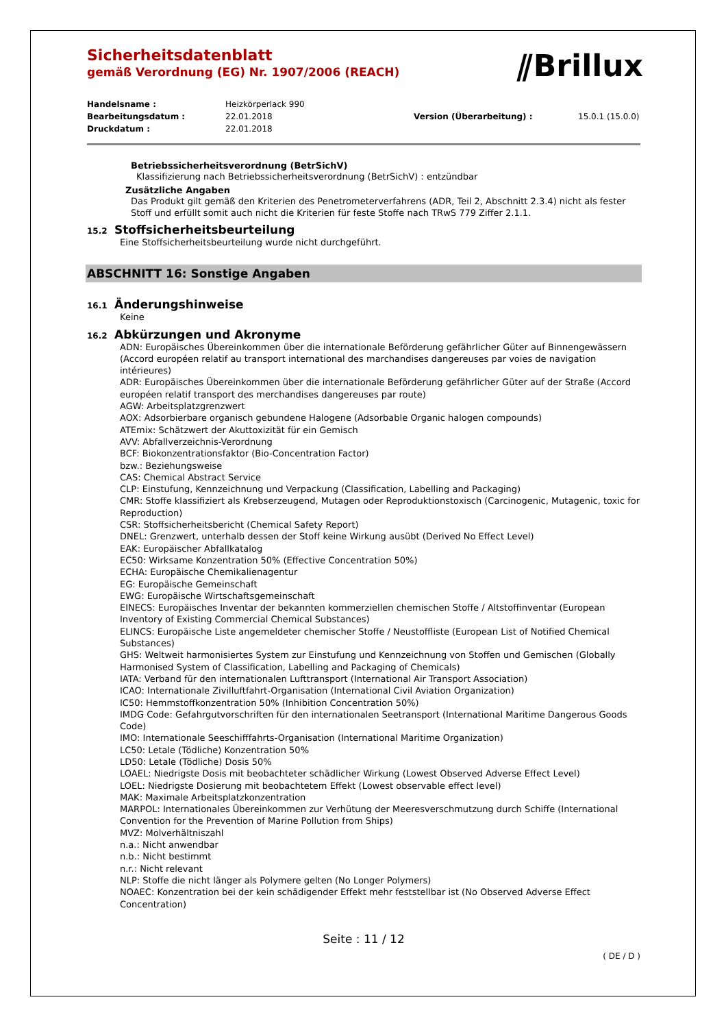Sicherheitsdatenblatt
gemäß Verordnung (EG) Nr. 1907/2006 (REACH)
⫽Brillux
Handelsname : Heizkörperlack 990 Bearbeitungsdatum : 22.01.2018 Version (Überarbeitung) : 15.0.1 (15.0.0) Druckdatum : 22.01.2018
Betriebssicherheitsverordnung (BetrSichV)
Klassifizierung nach Betriebssicherheitsverordnung (BetrSichV) : entzündbar
Zusätzliche Angaben
Das Produkt gilt gemäß den Kriterien des Penetrometerverfahrens (ADR, Teil 2, Abschnitt 2.3.4) nicht als fester Stoff und erfüllt somit auch nicht die Kriterien für feste Stoffe nach TRwS 779 Ziffer 2.1.1.
15.2 Stoffsicherheitsbeurteilung
Eine Stoffsicherheitsbeurteilung wurde nicht durchgeführt.
ABSCHNITT 16: Sonstige Angaben
16.1 Änderungshinweise
Keine
16.2 Abkürzungen und Akronyme
ADN: Europäisches Übereinkommen über die internationale Beförderung gefährlicher Güter auf Binnengewässern (Accord européen relatif au transport international des marchandises dangereuses par voies de navigation intérieures)
ADR: Europäisches Übereinkommen über die internationale Beförderung gefährlicher Güter auf der Straße (Accord européen relatif transport des merchandises dangereuses par route)
AGW: Arbeitsplatzgrenzwert
AOX: Adsorbierbare organisch gebundene Halogene (Adsorbable Organic halogen compounds)
ATEmix: Schätzwert der Akuttoxizität für ein Gemisch
AVV: Abfallverzeichnis-Verordnung
BCF: Biokonzentrationsfaktor (Bio-Concentration Factor)
bzw.: Beziehungsweise
CAS: Chemical Abstract Service
CLP: Einstufung, Kennzeichnung und Verpackung (Classification, Labelling and Packaging)
CMR: Stoffe klassifiziert als Krebserzeugend, Mutagen oder Reproduktionstoxisch (Carcinogenic, Mutagenic, toxic for Reproduction)
CSR: Stoffsicherheitsbericht (Chemical Safety Report)
DNEL: Grenzwert, unterhalb dessen der Stoff keine Wirkung ausübt (Derived No Effect Level)
EAK: Europäischer Abfallkatalog
EC50: Wirksame Konzentration 50% (Effective Concentration 50%)
ECHA: Europäische Chemikalienagentur
EG: Europäische Gemeinschaft
EWG: Europäische Wirtschaftsgemeinschaft
EINECS: Europäisches Inventar der bekannten kommerziellen chemischen Stoffe / Altstoffinventar (European Inventory of Existing Commercial Chemical Substances)
ELINCS: Europäische Liste angemeldeter chemischer Stoffe / Neustoffliste (European List of Notified Chemical Substances)
GHS: Weltweit harmonisiertes System zur Einstufung und Kennzeichnung von Stoffen und Gemischen (Globally Harmonised System of Classification, Labelling and Packaging of Chemicals)
IATA: Verband für den internationalen Lufttransport (International Air Transport Association)
ICAO: Internationale Zivilluftfahrt-Organisation (International Civil Aviation Organization)
IC50: Hemmstoffkonzentration 50% (Inhibition Concentration 50%)
IMDG Code: Gefahrgutvorschriften für den internationalen Seetransport (International Maritime Dangerous Goods Code)
IMO: Internationale Seeschifffahrts-Organisation (International Maritime Organization)
LC50: Letale (Tödliche) Konzentration 50%
LD50: Letale (Tödliche) Dosis 50%
LOAEL: Niedrigste Dosis mit beobachteter schädlicher Wirkung (Lowest Observed Adverse Effect Level)
LOEL: Niedrigste Dosierung mit beobachtetem Effekt (Lowest observable effect level)
MAK: Maximale Arbeitsplatzkonzentration
MARPOL: Internationales Übereinkommen zur Verhütung der Meeresverschmutzung durch Schiffe (International Convention for the Prevention of Marine Pollution from Ships)
MVZ: Molverhältniszahl
n.a.: Nicht anwendbar
n.b.: Nicht bestimmt
n.r.: Nicht relevant
NLP: Stoffe die nicht länger als Polymere gelten (No Longer Polymers)
NOAEC: Konzentration bei der kein schädigender Effekt mehr feststellbar ist (No Observed Adverse Effect Concentration)
Seite : 11 / 12
( DE / D )